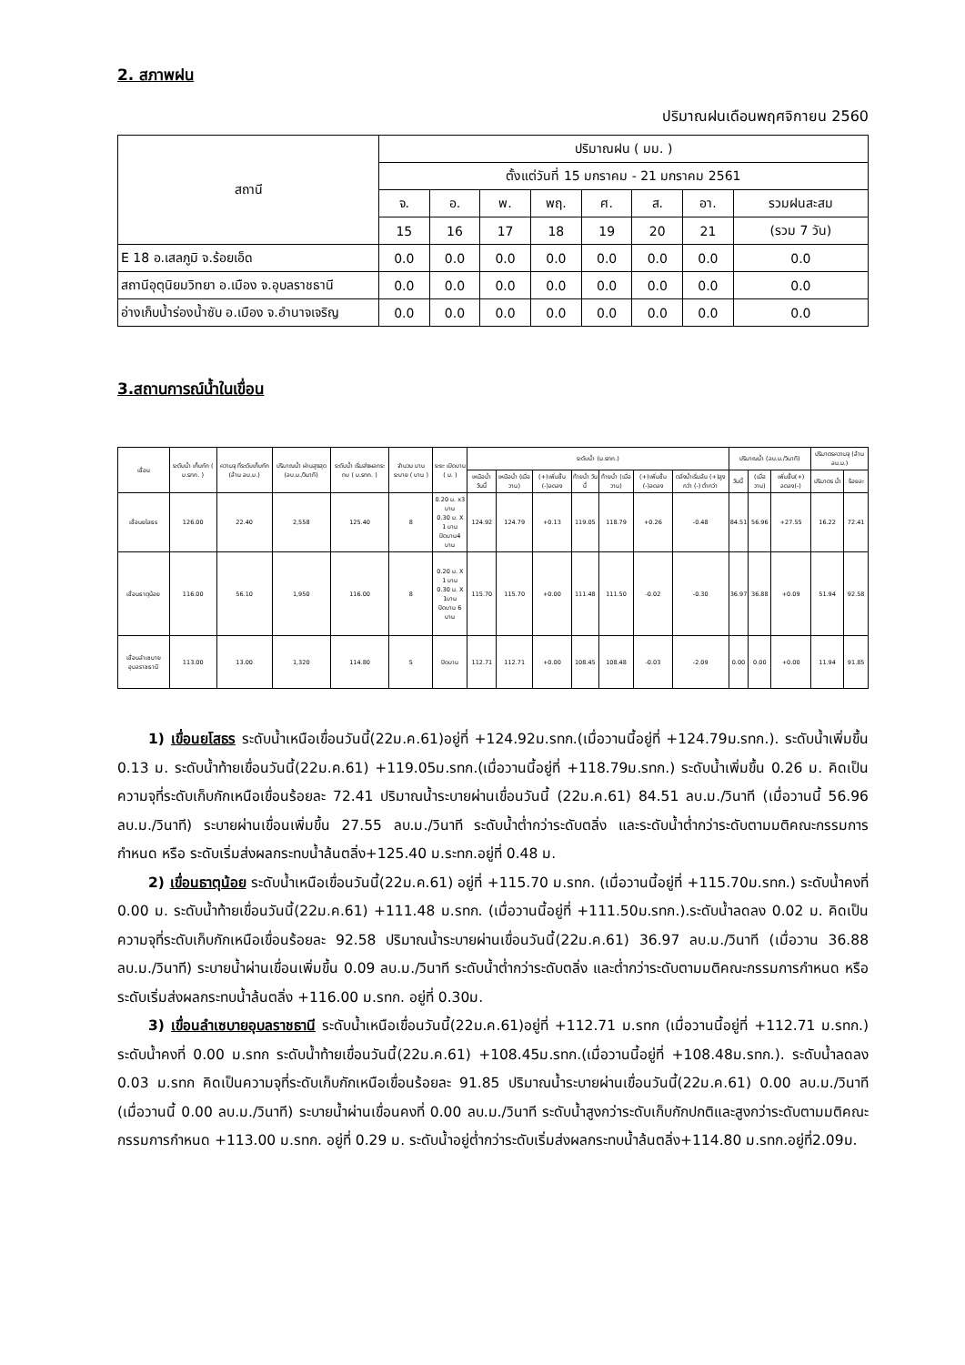2. สภาพฝน
ปริมาณฝนเดือนพฤศจิกายน 2560
| สถานี | ปริมาณฝน ( มม. ) | | | | | | | |
| --- | --- | --- | --- | --- | --- | --- | --- | --- |
| | ตั้งแต่วันที่ 15 มกราคม - 21 มกราคม 2561 | | | | | | | |
| | จ. | อ. | พ. | พฤ. | ศ. | ส. | อา. | รวมฝนสะสม |
| | 15 | 16 | 17 | 18 | 19 | 20 | 21 | (รวม 7 วัน) |
| E 18 อ.เสลภูมิ จ.ร้อยเอ็ด | 0.0 | 0.0 | 0.0 | 0.0 | 0.0 | 0.0 | 0.0 | 0.0 |
| สถานีอุตุนิยมวิทยา อ.เมือง จ.อุบลราชธานี | 0.0 | 0.0 | 0.0 | 0.0 | 0.0 | 0.0 | 0.0 | 0.0 |
| อ่างเก็บน้ำร่องน้ำซับ อ.เมือง จ.อำนาจเจริญ | 0.0 | 0.0 | 0.0 | 0.0 | 0.0 | 0.0 | 0.0 | 0.0 |
3.สถานการณ์น้ำในเขื่อน
| เขื่อน | ระดับน้ำ เก็บกัก ( ม.รทก. ) | ความจุ ที่ระดับเก็บกัก (ล้าน ลบ.ม.) | ปริมาณน้ำ ผ่านสูงสุด (ลบ.ม./วินาที) | ระดับน้ำ เริ่มส่งผลกระทบ ( ม.รทก. ) | จำนวน บานระบาย ( บาน ) | ระยะ เปิดบาน ( ม. ) | ระดับน้ำ (ม.รทก.) | | | | | | | ปริมาณน้ำ (ลบ.ม./วินาที) | | | ปริมาตรความจุ (ล้าน ลบ.ม.) | |
| --- | --- | --- | --- | --- | --- | --- | --- | --- | --- | --- | --- | --- | --- | --- | --- | --- | --- | --- |
| | | | | | | | เหนือน้ำ วันนี้ | เหนือน้ำ (เมื่อวาน) | (+)เพิ่มขึ้น (-)ลดลง | ท้ายน้ำ วันนี้ | ท้ายน้ำ (เมื่อวาน) | (+)เพิ่มขึ้น (-)ลดลง | ตลิ่งน้ำเริ่มล้น (+)สูงกว่า (-) ต่ำกว่า | วันนี้ | (เมื่อวาน) | เพิ่มขึ้น(+) ลดลง(-) | ปริมาตร น้ำ | ร้อยละ |
| เขื่อนยโสธร | 126.00 | 22.40 | 2,558 | 125.40 | 8 | 0.20 ม. x3 บาน 0.30 ม. X 1 บาน ปิดบาน4 บาน | 124.92 | 124.79 | +0.13 | 119.05 | 118.79 | +0.26 | -0.48 | 84.51 | 56.96 | +27.55 | 16.22 | 72.41 |
| เขื่อนธาตุน้อย | 116.00 | 56.10 | 1,950 | 116.00 | 8 | 0.20 ม. X 1 บาน 0.30 ม. X 1บาน ปิดบาน 6 บาน | 115.70 | 115.70 | +0.00 | 111.48 | 111.50 | -0.02 | -0.30 | 36.97 | 36.88 | +0.09 | 51.94 | 92.58 |
| เขื่อนลำเซบายอุบลราชธานี | 113.00 | 13.00 | 1,320 | 114.80 | 5 | ปิดบาน | 112.71 | 112.71 | +0.00 | 108.45 | 108.48 | -0.03 | -2.09 | 0.00 | 0.00 | +0.00 | 11.94 | 91.85 |
1) เขื่อนยโสธร ระดับน้ำเหนือเขื่อนวันนี้(22ม.ค.61)อยู่ที่ +124.92ม.รทก.(เมื่อวานนี้อยู่ที่ +124.79ม.รทก.). ระดับน้ำเพิ่มขึ้น 0.13 ม. ระดับน้ำท้ายเขื่อนวันนี้(22ม.ค.61) +119.05ม.รทก.(เมื่อวานนี้อยู่ที่ +118.79ม.รทก.) ระดับน้ำเพิ่มขึ้น 0.26 ม. คิดเป็นความจุที่ระดับเก็บกักเหนือเขื่อนร้อยละ 72.41 ปริมาณน้ำระบายผ่านเขื่อนวันนี้ (22ม.ค.61) 84.51 ลบ.ม./วินาที (เมื่อวานนี้ 56.96 ลบ.ม./วินาที) ระบายผ่านเขื่อนเพิ่มขึ้น 27.55 ลบ.ม./วินาที ระดับน้ำต่ำกว่าระดับตลิ่ง และระดับน้ำต่ำกว่าระดับตามมติคณะกรรมการกำหนด หรือ ระดับเริ่มส่งผลกระทบน้ำล้นตลิ่ง+125.40 ม.ระทก.อยู่ที่ 0.48 ม.
2) เขื่อนธาตุน้อย ระดับน้ำเหนือเขื่อนวันนี้(22ม.ค.61) อยู่ที่ +115.70 ม.รทก. (เมื่อวานนี้อยู่ที่ +115.70ม.รทก.) ระดับน้ำคงที่ 0.00 ม. ระดับน้ำท้ายเขื่อนวันนี้(22ม.ค.61) +111.48 ม.รทก. (เมื่อวานนี้อยู่ที่ +111.50ม.รทก.).ระดับน้ำลดลง 0.02 ม. คิดเป็นความจุที่ระดับเก็บกักเหนือเขื่อนร้อยละ 92.58 ปริมาณน้ำระบายผ่านเขื่อนวันนี้(22ม.ค.61) 36.97 ลบ.ม./วินาที (เมื่อวาน 36.88 ลบ.ม./วินาที) ระบายน้ำผ่านเขื่อนเพิ่มขึ้น 0.09 ลบ.ม./วินาที ระดับน้ำต่ำกว่าระดับตลิ่ง และต่ำกว่าระดับตามมติคณะกรรมการกำหนด หรือ ระดับเริ่มส่งผลกระทบน้ำล้นตลิ่ง +116.00 ม.รทก. อยู่ที่ 0.30ม.
3) เขื่อนลำเซบายอุบลราชธานี ระดับน้ำเหนือเขื่อนวันนี้(22ม.ค.61)อยู่ที่ +112.71 ม.รทก (เมื่อวานนี้อยู่ที่ +112.71 ม.รทก.) ระดับน้ำคงที่ 0.00 ม.รทก ระดับน้ำท้ายเขื่อนวันนี้(22ม.ค.61) +108.45ม.รทก.(เมื่อวานนี้อยู่ที่ +108.48ม.รทก.). ระดับน้ำลดลง 0.03 ม.รทก คิดเป็นความจุที่ระดับเก็บกักเหนือเขื่อนร้อยละ 91.85 ปริมาณน้ำระบายผ่านเขื่อนวันนี้(22ม.ค.61) 0.00 ลบ.ม./วินาที (เมื่อวานนี้ 0.00 ลบ.ม./วินาที) ระบายน้ำผ่านเขื่อนคงที่ 0.00 ลบ.ม./วินาที ระดับน้ำสูงกว่าระดับเก็บกักปกติและสูงกว่าระดับตามมติคณะกรรมการกำหนด +113.00 ม.รทก. อยู่ที่ 0.29 ม. ระดับน้ำอยู่ต่ำกว่าระดับเริ่มส่งผลกระทบน้ำล้นตลิ่ง+114.80 ม.รทก.อยู่ที่2.09ม.